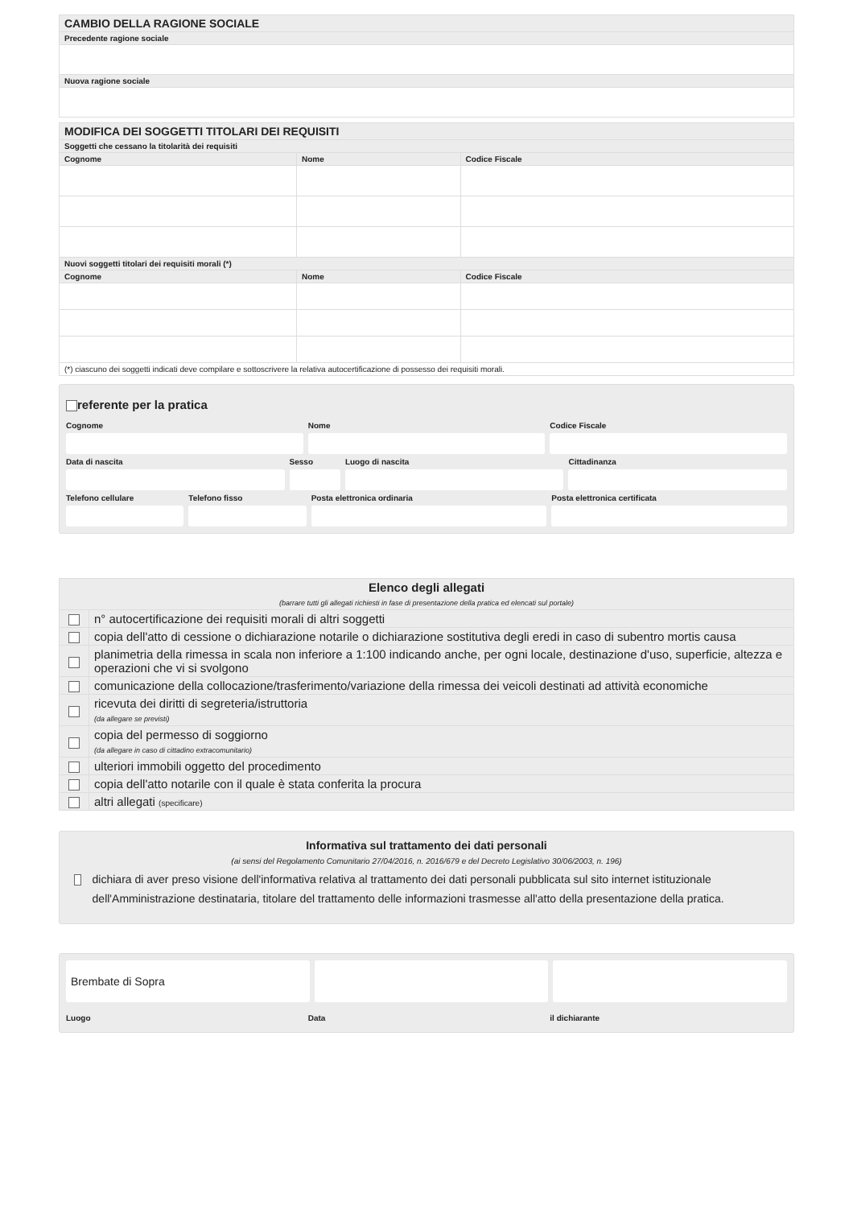| CAMBIO DELLA RAGIONE SOCIALE |
| Precedente ragione sociale |
| Nuova ragione sociale |
| MODIFICA DEI SOGGETTI TITOLARI DEI REQUISITI | | |
| Soggetti che cessano la titolarità dei requisiti | | |
| Cognome | Nome | Codice Fiscale |
| Nuovi soggetti titolari dei requisiti morali (*) | | |
| Cognome | Nome | Codice Fiscale |
| (*) ciascuno dei soggetti indicati deve compilare e sottoscrivere la relativa autocertificazione di possesso dei requisiti morali. | | |
referente per la pratica
Cognome Nome Codice Fiscale
Data di nascita Sesso Luogo di nascita Cittadinanza
Telefono cellulare Telefono fisso Posta elettronica ordinaria Posta elettronica certificata
| Elenco degli allegati (barrare tutti gli allegati richiesti in fase di presentazione della pratica ed elencati sul portale) | |
| | n° autocertificazione dei requisiti morali di altri soggetti |
| | copia dell'atto di cessione o dichiarazione notarile o dichiarazione sostitutiva degli eredi in caso di subentro mortis causa |
| | planimetria della rimessa in scala non inferiore a 1:100 indicando anche, per ogni locale, destinazione d'uso, superficie, altezza e operazioni che vi si svolgono |
| | comunicazione della collocazione/trasferimento/variazione della rimessa dei veicoli destinati ad attività economiche |
| | ricevuta dei diritti di segreteria/istruttoria (da allegare se previsti) |
| | copia del permesso di soggiorno (da allegare in caso di cittadino extracomunitario) |
| | ulteriori immobili oggetto del procedimento |
| | copia dell'atto notarile con il quale è stata conferita la procura |
| | altri allegati (specificare) |
Informativa sul trattamento dei dati personali
(ai sensi del Regolamento Comunitario 27/04/2016, n. 2016/679 e del Decreto Legislativo 30/06/2003, n. 196)
dichiara di aver preso visione dell'informativa relativa al trattamento dei dati personali pubblicata sul sito internet istituzionale dell'Amministrazione destinataria, titolare del trattamento delle informazioni trasmesse all'atto della presentazione della pratica.
Brembate di Sopra
Luogo Data il dichiarante